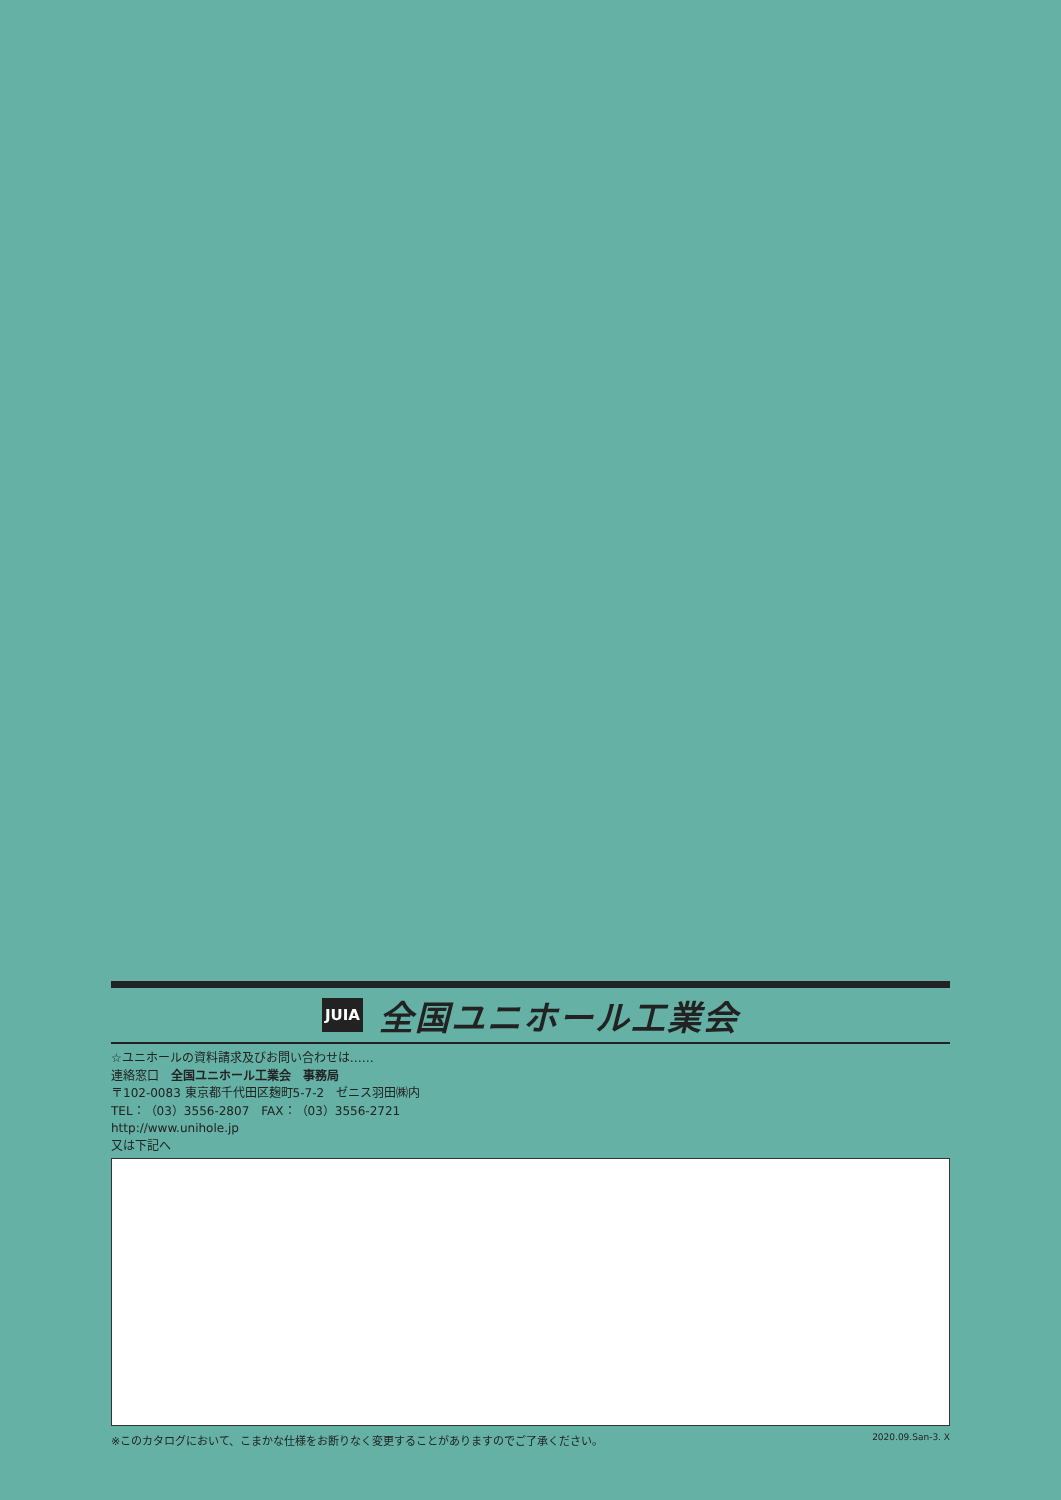JUIA 全国ユニホール工業会
☆ユニホールの資料請求及びお問い合わせは……
連絡窓口　全国ユニホール工業会　事務局
〒102-0083 東京都千代田区麹町5-7-2　ゼニス羽田㈱内
TEL：（03）3556-2807　FAX：（03）3556-2721
http://www.unihole.jp
又は下記へ
※このカタログにおいて、こまかな仕様をお断りなく変更することがありますのでご了承ください。 2020.09.San-3. X